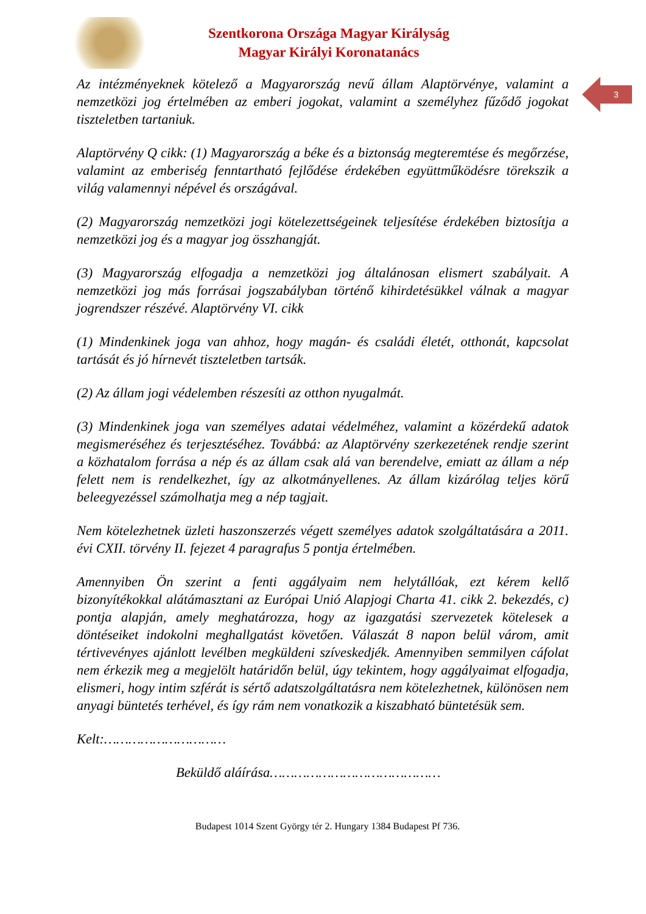Szentkorona Országa Magyar Királyság
Magyar Királyi Koronatanács
3
Az intézményeknek kötelező a Magyarország nevű állam Alaptörvénye, valamint a nemzetközi jog értelmében az emberi jogokat, valamint a személyhez fűződő jogokat tiszteletben tartaniuk.
Alaptörvény Q cikk: (1) Magyarország a béke és a biztonság megteremtése és megőrzése, valamint az emberiség fenntartható fejlődése érdekében együttműködésre törekszik a világ valamennyi népével és országával.
(2) Magyarország nemzetközi jogi kötelezettségeinek teljesítése érdekében biztosítja a nemzetközi jog és a magyar jog összhangját.
(3) Magyarország elfogadja a nemzetközi jog általánosan elismert szabályait. A nemzetközi jog más forrásai jogszabályban történő kihirdetésükkel válnak a magyar jogrendszer részévé. Alaptörvény VI. cikk
(1) Mindenkinek joga van ahhoz, hogy magán- és családi életét, otthonát, kapcsolat tartását és jó hírnevét tiszteletben tartsák.
(2) Az állam jogi védelemben részesíti az otthon nyugalmát.
(3) Mindenkinek joga van személyes adatai védelméhez, valamint a közérdekű adatok megismeréséhez és terjesztéséhez. Továbbá: az Alaptörvény szerkezetének rendje szerint a közhatalom forrása a nép és az állam csak alá van berendelve, emiatt az állam a nép felett nem is rendelkezhet, így az alkotmányellenes. Az állam kizárólag teljes körű beleegyezéssel számolhatja meg a nép tagjait.
Nem kötelezhetnek üzleti haszonszerzés végett személyes adatok szolgáltatására a 2011. évi CXII. törvény II. fejezet 4 paragrafus 5 pontja értelmében.
Amennyiben Ön szerint a fenti aggályaim nem helytállóak, ezt kérem kellő bizonyítékokkal alátámasztani az Európai Unió Alapjogi Charta 41. cikk 2. bekezdés, c) pontja alapján, amely meghatározza, hogy az igazgatási szervezetek kötelesek a döntéseiket indokolni meghallgatást követően. Válaszát 8 napon belül várom, amit tértivevényes ajánlott levélben megküldeni szíveskedjék. Amennyiben semmilyen cáfolat nem érkezik meg a megjelölt határidőn belül, úgy tekintem, hogy aggályaimat elfogadja, elismeri, hogy intim szférát is sértő adatszolgáltatásra nem kötelezhetnek, különösen nem anyagi büntetés terhével, és így rám nem vonatkozik a kiszabható büntetésük sem.
Kelt:…………………………
Beküldő aláírása……………………………………
Budapest 1014 Szent György tér 2. Hungary 1384 Budapest Pf 736.